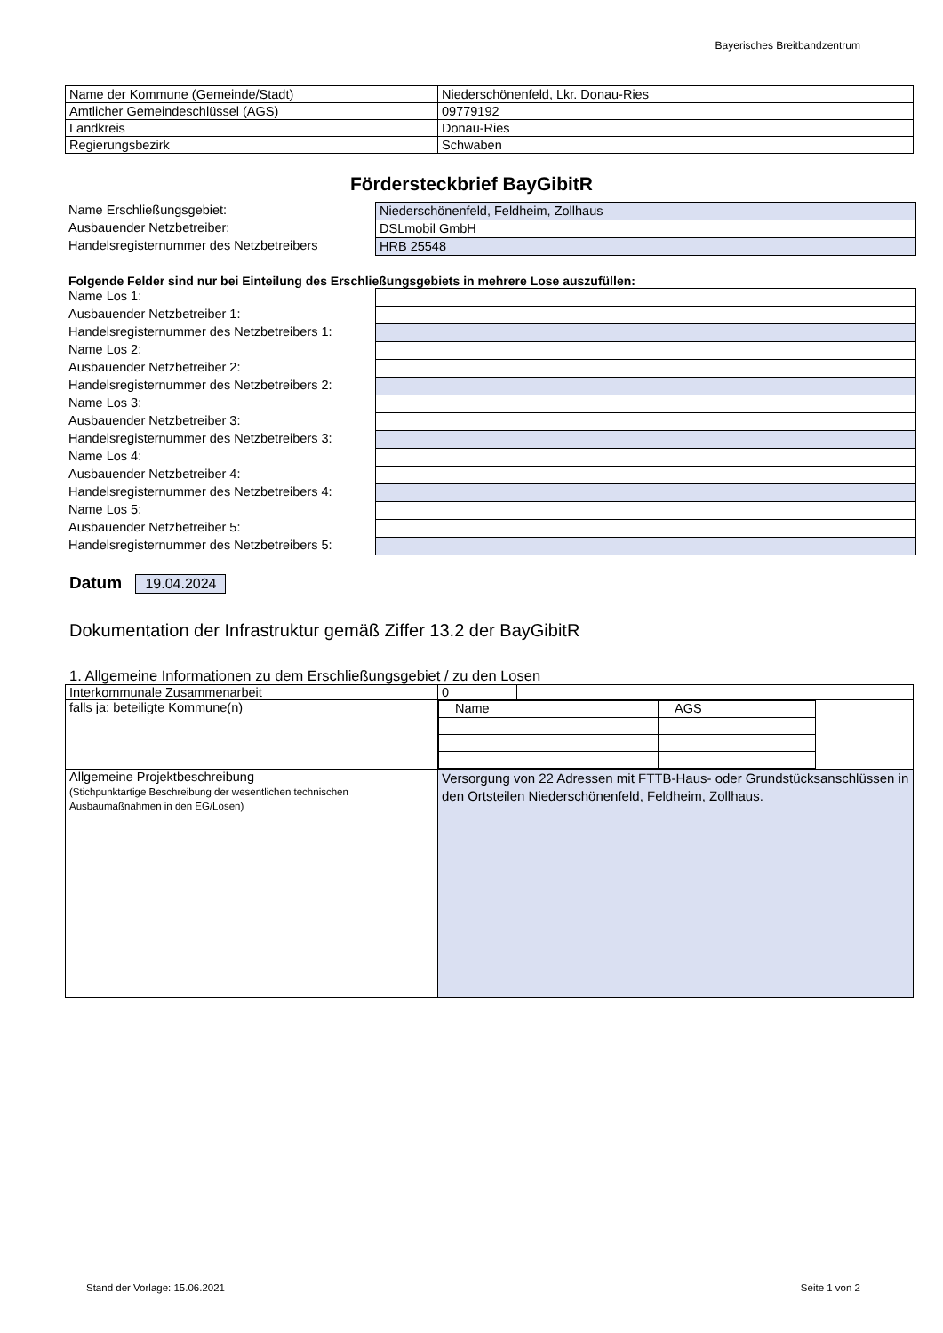Bayerisches Breitbandzentrum
| Name der Kommune (Gemeinde/Stadt) | Niederschönenfeld, Lkr. Donau-Ries |
| Amtlicher Gemeindeschlüssel (AGS) | 09779192 |
| Landkreis | Donau-Ries |
| Regierungsbezirk | Schwaben |
Fördersteckbrief BayGibitR
Name Erschließungsgebiet:
Niederschönenfeld, Feldheim, Zollhaus
Ausbauender Netzbetreiber:
DSLmobil GmbH
Handelsregisternummer des Netzbetreibers
HRB 25548
Folgende Felder sind nur bei Einteilung des Erschließungsgebiets in mehrere Lose auszufüllen:
Name Los 1:
Ausbauender Netzbetreiber 1:
Handelsregisternummer des Netzbetreibers 1:
Name Los 2:
Ausbauender Netzbetreiber 2:
Handelsregisternummer des Netzbetreibers 2:
Name Los 3:
Ausbauender Netzbetreiber 3:
Handelsregisternummer des Netzbetreibers 3:
Name Los 4:
Ausbauender Netzbetreiber 4:
Handelsregisternummer des Netzbetreibers 4:
Name Los 5:
Ausbauender Netzbetreiber 5:
Handelsregisternummer des Netzbetreibers 5:
Datum 19.04.2024
Dokumentation der Infrastruktur gemäß Ziffer 13.2 der BayGibitR
1. Allgemeine Informationen zu dem Erschließungsgebiet / zu den Losen
| Interkommunale Zusammenarbeit | / 0 / / |
| falls ja: beteiligte Kommune(n) | / Name / AGS / |
| Allgemeine Projektbeschreibung (Stichpunktartige Beschreibung der wesentlichen technischen Ausbaumaßnahmen in den EG/Losen) | Versorgung von 22 Adressen mit FTTB-Haus- oder Grundstücksanschlüssen in den Ortsteilen Niederschönenfeld, Feldheim, Zollhaus. |
Stand der Vorlage: 15.06.2021 Seite 1 von 2